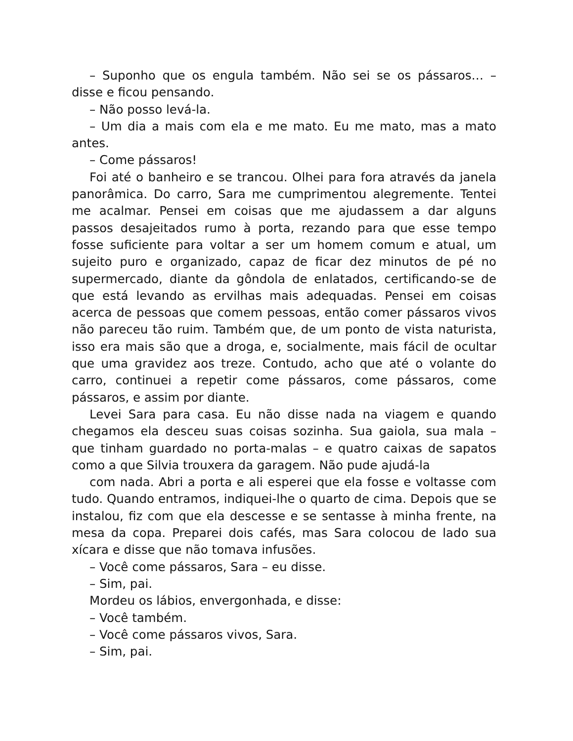– Suponho que os engula também. Não sei se os pássaros… – disse e ficou pensando.
– Não posso levá-la.
– Um dia a mais com ela e me mato. Eu me mato, mas a mato antes.
– Come pássaros!
Foi até o banheiro e se trancou. Olhei para fora através da janela panorâmica. Do carro, Sara me cumprimentou alegremente. Tentei me acalmar. Pensei em coisas que me ajudassem a dar alguns passos desajeitados rumo à porta, rezando para que esse tempo fosse suficiente para voltar a ser um homem comum e atual, um sujeito puro e organizado, capaz de ficar dez minutos de pé no supermercado, diante da gôndola de enlatados, certificando-se de que está levando as ervilhas mais adequadas. Pensei em coisas acerca de pessoas que comem pessoas, então comer pássaros vivos não pareceu tão ruim. Também que, de um ponto de vista naturista, isso era mais são que a droga, e, socialmente, mais fácil de ocultar que uma gravidez aos treze. Contudo, acho que até o volante do carro, continuei a repetir come pássaros, come pássaros, come pássaros, e assim por diante.
Levei Sara para casa. Eu não disse nada na viagem e quando chegamos ela desceu suas coisas sozinha. Sua gaiola, sua mala – que tinham guardado no porta-malas – e quatro caixas de sapatos como a que Silvia trouxera da garagem. Não pude ajudá-la
com nada. Abri a porta e ali esperei que ela fosse e voltasse com tudo. Quando entramos, indiquei-lhe o quarto de cima. Depois que se instalou, fiz com que ela descesse e se sentasse à minha frente, na mesa da copa. Preparei dois cafés, mas Sara colocou de lado sua xícara e disse que não tomava infusões.
– Você come pássaros, Sara – eu disse.
– Sim, pai.
Mordeu os lábios, envergonhada, e disse:
– Você também.
– Você come pássaros vivos, Sara.
– Sim, pai.